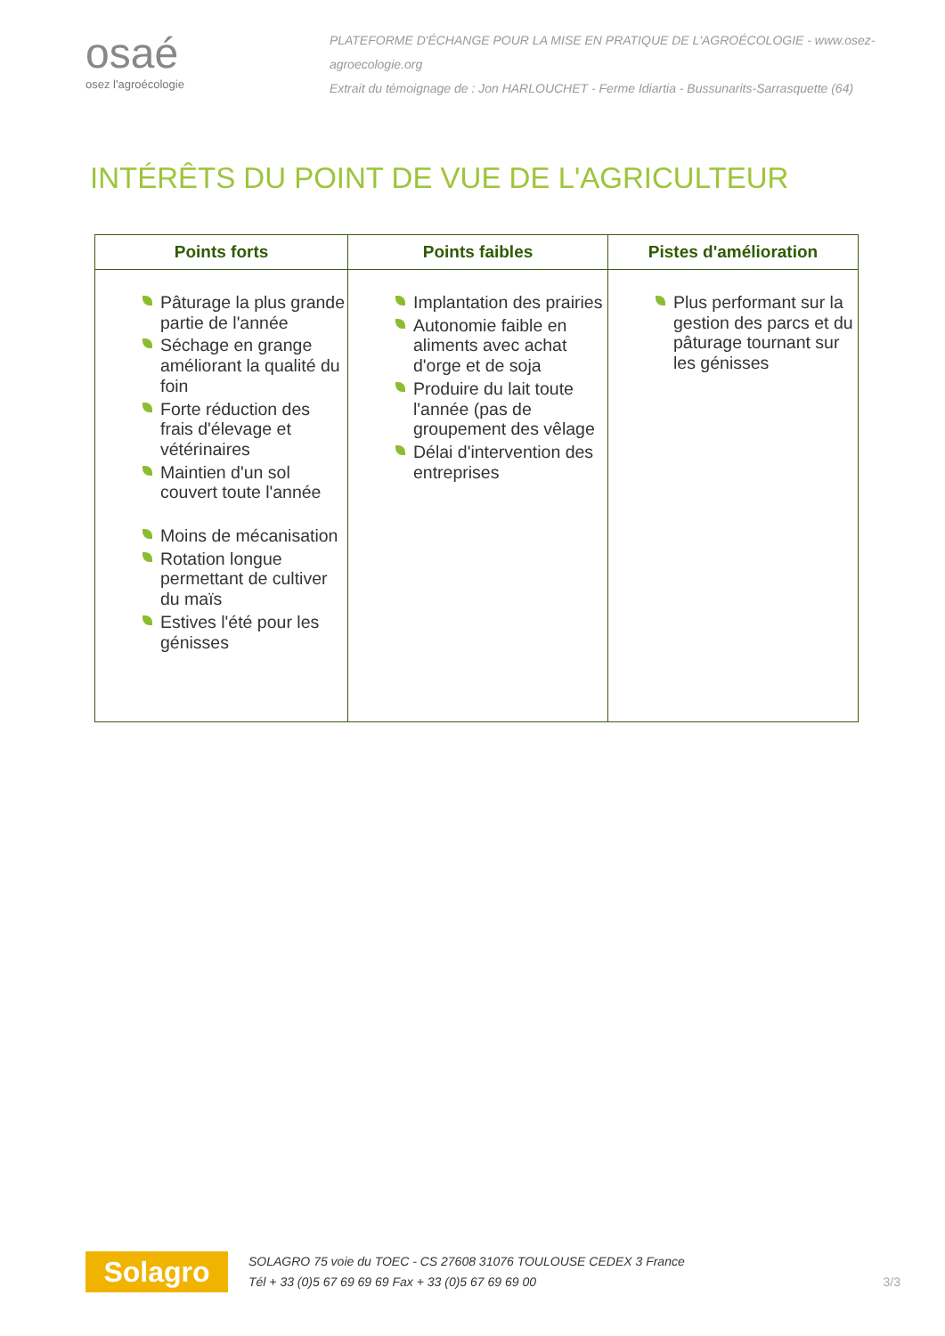osaé
osez l'agroécologie
PLATEFORME D'ÉCHANGE POUR LA MISE EN PRATIQUE DE L'AGROÉCOLOGIE - www.osez-agroecologie.org
Extrait du témoignage de : Jon HARLOUCHET - Ferme Idiartia - Bussunarits-Sarrasquette (64)
INTÉRÊTS DU POINT DE VUE DE L'AGRICULTEUR
| Points forts | Points faibles | Pistes d'amélioration |
| --- | --- | --- |
| Pâturage la plus grande partie de l'année Séchage en grange améliorant la qualité du foin Forte réduction des frais d'élevage et vétérinaires Maintien d'un sol couvert toute l'année Moins de mécanisation Rotation longue permettant de cultiver du maïs Estives l'été pour les génisses | Implantation des prairies Autonomie faible en aliments avec achat d'orge et de soja Produire du lait toute l'année (pas de groupement des vêlage Délai d'intervention des entreprises | Plus performant sur la gestion des parcs et du pâturage tournant sur les génisses |
Solagro
SOLAGRO 75 voie du TOEC - CS 27608 31076 TOULOUSE CEDEX 3 France
Tél + 33 (0)5 67 69 69 69 Fax + 33 (0)5 67 69 69 00
3/3